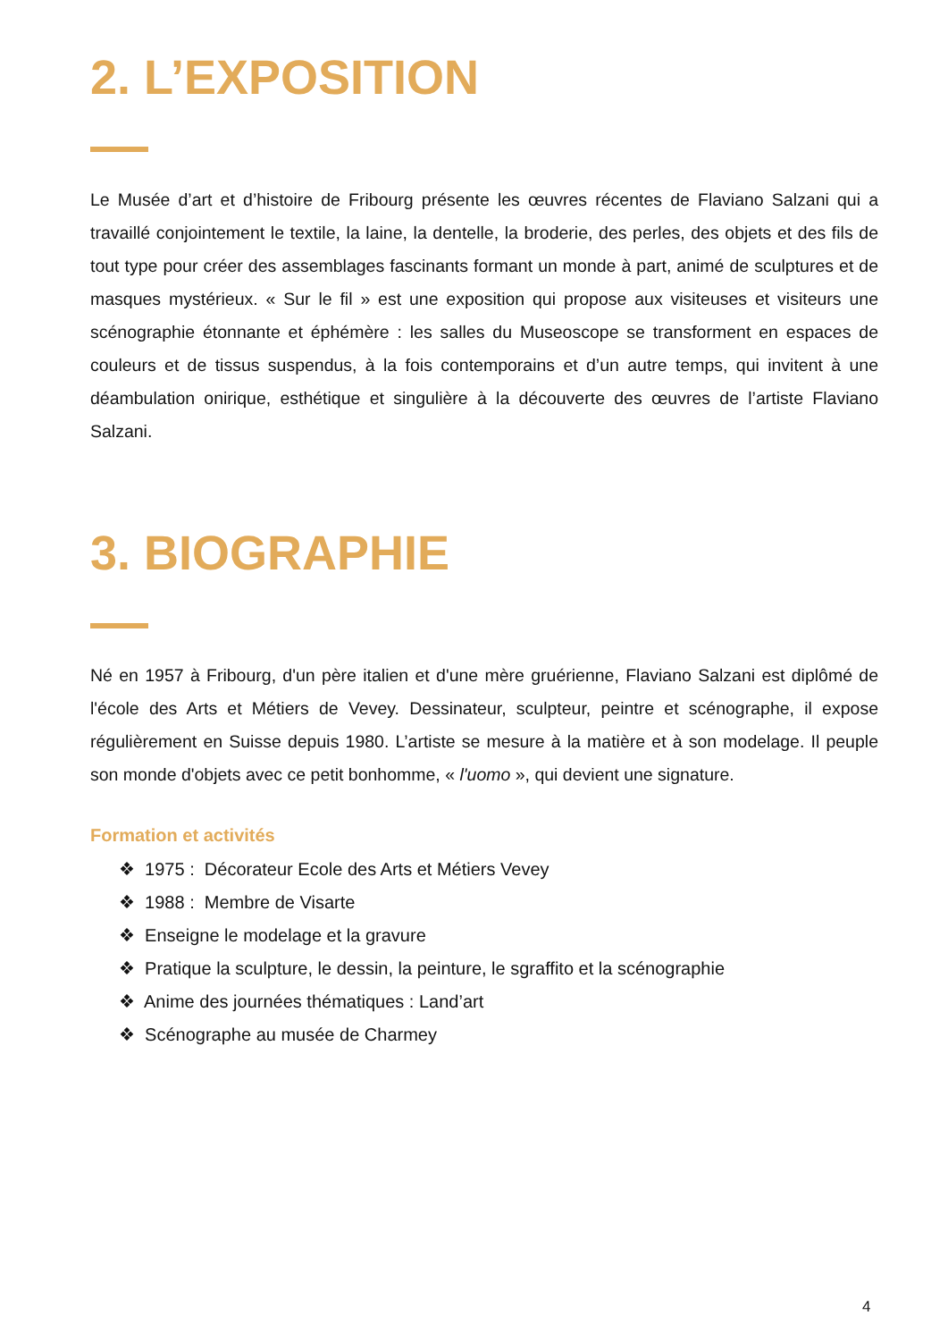2. L’EXPOSITION
Le Musée d’art et d’histoire de Fribourg présente les œuvres récentes de Flaviano Salzani qui a travaillé conjointement le textile, la laine, la dentelle, la broderie, des perles, des objets et des fils de tout type pour créer des assemblages fascinants formant un monde à part, animé de sculptures et de masques mystérieux. « Sur le fil » est une exposition qui propose aux visiteuses et visiteurs une scénographie étonnante et éphémère : les salles du Museoscope se transforment en espaces de couleurs et de tissus suspendus, à la fois contemporains et d’un autre temps, qui invitent à une déambulation onirique, esthétique et singulière à la découverte des œuvres de l’artiste Flaviano Salzani.
3. BIOGRAPHIE
Né en 1957 à Fribourg, d'un père italien et d'une mère gruérienne, Flaviano Salzani est diplômé de l'école des Arts et Métiers de Vevey. Dessinateur, sculpteur, peintre et scénographe, il expose régulièrement en Suisse depuis 1980. L’artiste se mesure à la matière et à son modelage. Il peuple son monde d'objets avec ce petit bonhomme, « l'uomo », qui devient une signature.
Formation et activités
❖ 1975 : Décorateur Ecole des Arts et Métiers Vevey
❖ 1988 : Membre de Visarte
❖ Enseigne le modelage et la gravure
❖ Pratique la sculpture, le dessin, la peinture, le sgraffito et la scénographie
❖ Anime des journées thématiques : Land’art
❖ Scénographe au musée de Charmey
4